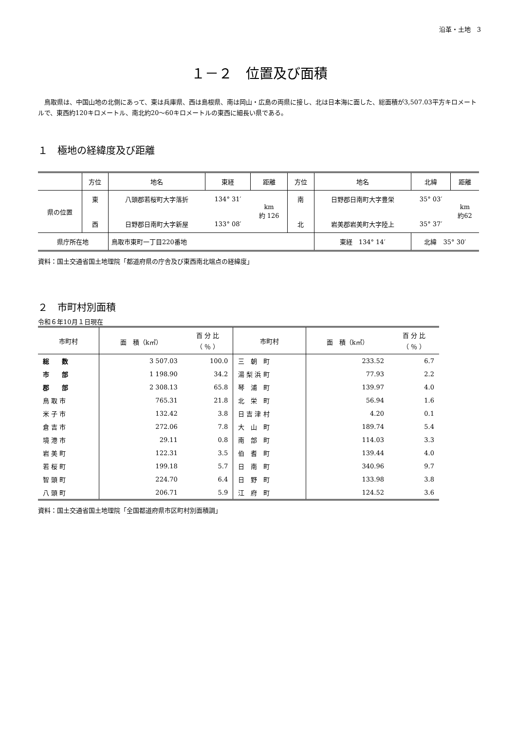沿革・土地　3
１－２　位置及び面積
　鳥取県は、中国山地の北側にあって、東は兵庫県、西は島根県、南は岡山・広島の両県に接し、北は日本海に面した、総面積が3,507.03平方キロメートルで、東西約120キロメートル、南北約20～60キロメートルの東西に細長い県である。
１　極地の経緯度及び距離
| | 方位 | 地名 | 東経 | 距離 | 方位 | 地名 | 北緯 | 距離 |
| --- | --- | --- | --- | --- | --- | --- | --- | --- |
| 県の位置 | 東 | 八頭郡若桜町大字落折 | 134° 31′ | km 約 126 | 南 | 日野郡日南町大字豊栄 | 35° 03′ | km 約62 |
| | 西 | 日野郡日南町大字新屋 | 133° 08′ | | 北 | 岩美郡岩美町大字陸上 | 35° 37′ | |
| 県庁所在地 | | 鳥取市東町一丁目220番地 | | | | 東経 134° 14′ | 北緯 35° 30′ | |
資料：国土交通省国土地理院「都道府県の庁舎及び東西南北端点の経緯度」
２　市町村別面積
令和６年10月１日現在
| 市町村 | 面 積（k㎡） | 百 分 比 （ ％ ） | 市町村 | 面 積（k㎡） | 百 分 比 （ ％ ） |
| --- | --- | --- | --- | --- | --- |
| 総 数 | 3 507.03 | 100.0 | 三 朝 町 | 233.52 | 6.7 |
| 市 部 | 1 198.90 | 34.2 | 湯 梨 浜 町 | 77.93 | 2.2 |
| 郡 部 | 2 308.13 | 65.8 | 琴 浦 町 | 139.97 | 4.0 |
| 鳥 取 市 | 765.31 | 21.8 | 北 栄 町 | 56.94 | 1.6 |
| 米 子 市 | 132.42 | 3.8 | 日 吉 津 村 | 4.20 | 0.1 |
| 倉 吉 市 | 272.06 | 7.8 | 大 山 町 | 189.74 | 5.4 |
| 境 港 市 | 29.11 | 0.8 | 南 部 町 | 114.03 | 3.3 |
| 岩 美 町 | 122.31 | 3.5 | 伯 耆 町 | 139.44 | 4.0 |
| 若 桜 町 | 199.18 | 5.7 | 日 南 町 | 340.96 | 9.7 |
| 智 頭 町 | 224.70 | 6.4 | 日 野 町 | 133.98 | 3.8 |
| 八 頭 町 | 206.71 | 5.9 | 江 府 町 | 124.52 | 3.6 |
資料：国土交通省国土地理院「全国都道府県市区町村別面積調」